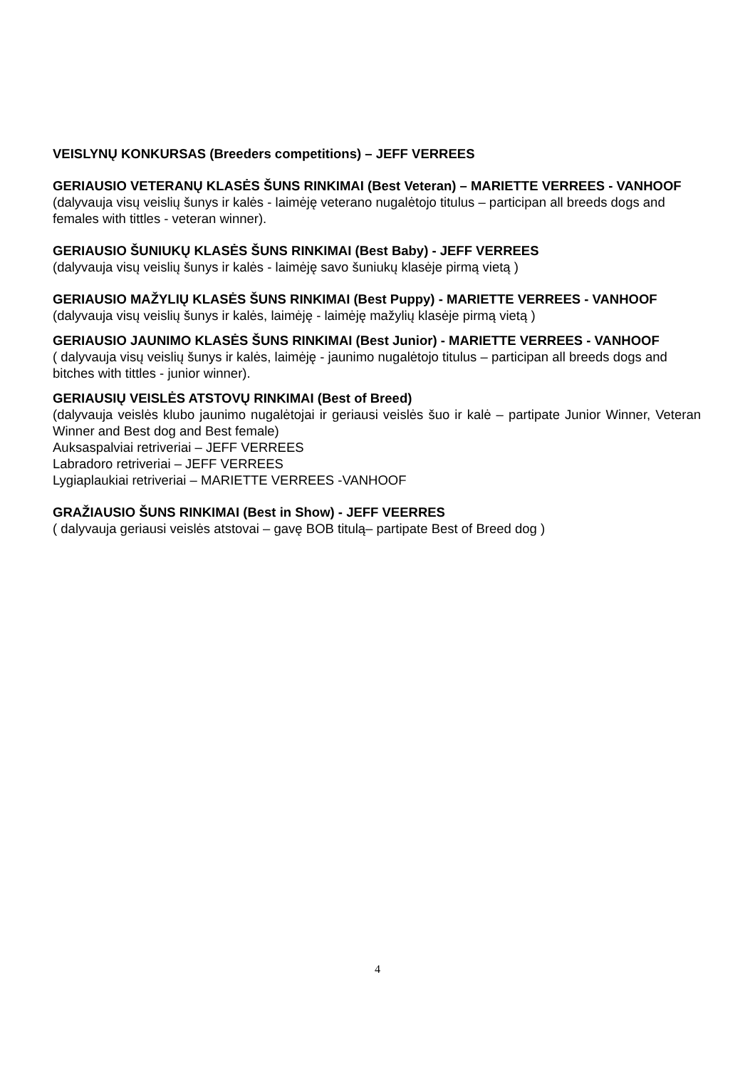VEISLYNŲ KONKURSAS (Breeders competitions) – JEFF VERREES
GERIAUSIO VETERANŲ KLASĖS ŠUNS RINKIMAI (Best Veteran) – MARIETTE VERREES - VANHOOF
(dalyvauja visų veislių šunys ir kalės - laimėję veterano nugalėtojo titulus – participan all breeds dogs and females with tittles - veteran winner).
GERIAUSIO ŠUNIUKŲ KLASĖS ŠUNS RINKIMAI (Best Baby) - JEFF VERREES
(dalyvauja visų veislių šunys ir kalės - laimėję savo šuniukų klasėje pirmą vietą )
GERIAUSIO MAŽYLIŲ KLASĖS ŠUNS RINKIMAI (Best Puppy) - MARIETTE VERREES - VANHOOF
(dalyvauja visų veislių šunys ir kalės, laimėję - laimėję mažylių klasėje pirmą vietą )
GERIAUSIO JAUNIMO KLASĖS ŠUNS RINKIMAI (Best Junior) - MARIETTE VERREES - VANHOOF
( dalyvauja visų veislių šunys ir kalės, laimėję - jaunimo nugalėtojo titulus – participan all breeds dogs and bitches with tittles - junior winner).
GERIAUSIŲ VEISLĖS ATSTOVŲ RINKIMAI (Best of Breed)
(dalyvauja veislės klubo jaunimo nugalėtojai ir geriausi veislės šuo ir kalė – partipate Junior Winner, Veteran Winner and Best dog and Best female)
Auksaspalviai retriveriai – JEFF VERREES
Labradoro retriveriai – JEFF VERREES
Lygiaplaukiai retriveriai – MARIETTE VERREES -VANHOOF
GRAŽIAUSIO ŠUNS RINKIMAI (Best in Show) - JEFF VEERRES
( dalyvauja geriausi veislės atstovai – gavę BOB titulą– partipate Best of Breed dog )
4